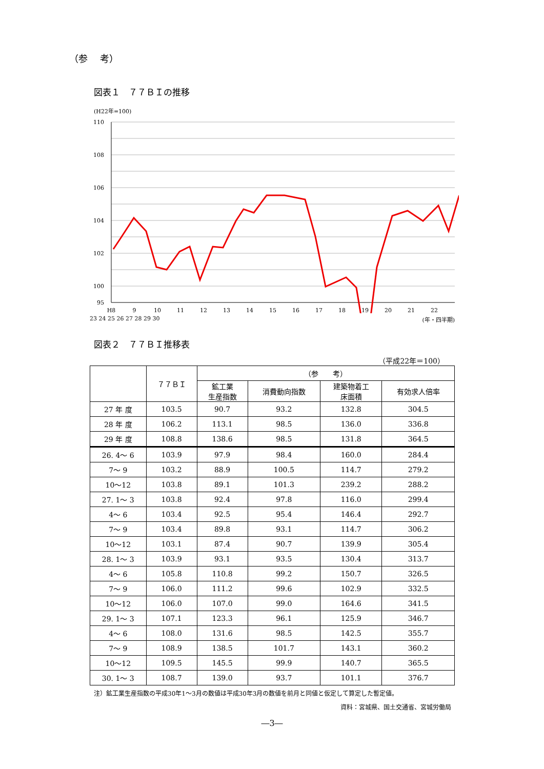（参　 考）
図表１　７７ＢＩの推移
(H22年=100)
110
108
106
104
102
100
95
H8
9
10
11
12
13
14
15
16
17
18
19
20
21
22
23 24 25 26 27 28 29 30 (年・四半期)
図表２　７７ＢＩ推移表
（平成22年＝100）
| | ７７ＢＩ | （参 考） | | | |
| --- | --- | --- | --- | --- | --- |
| | | 鉱工業 生産指数 | 消費動向指数 | 建築物着工 床面積 | 有効求人倍率 |
| 27 年 度 | 103.5 | 90.7 | 93.2 | 132.8 | 304.5 |
| 28 年 度 | 106.2 | 113.1 | 98.5 | 136.0 | 336.8 |
| 29 年 度 | 108.8 | 138.6 | 98.5 | 131.8 | 364.5 |
| 26. 4〜 6 | 103.9 | 97.9 | 98.4 | 160.0 | 284.4 |
| 7〜 9 | 103.2 | 88.9 | 100.5 | 114.7 | 279.2 |
| 10〜12 | 103.8 | 89.1 | 101.3 | 239.2 | 288.2 |
| 27. 1〜 3 | 103.8 | 92.4 | 97.8 | 116.0 | 299.4 |
| 4〜 6 | 103.4 | 92.5 | 95.4 | 146.4 | 292.7 |
| 7〜 9 | 103.4 | 89.8 | 93.1 | 114.7 | 306.2 |
| 10〜12 | 103.1 | 87.4 | 90.7 | 139.9 | 305.4 |
| 28. 1〜 3 | 103.9 | 93.1 | 93.5 | 130.4 | 313.7 |
| 4〜 6 | 105.8 | 110.8 | 99.2 | 150.7 | 326.5 |
| 7〜 9 | 106.0 | 111.2 | 99.6 | 102.9 | 332.5 |
| 10〜12 | 106.0 | 107.0 | 99.0 | 164.6 | 341.5 |
| 29. 1〜 3 | 107.1 | 123.3 | 96.1 | 125.9 | 346.7 |
| 4〜 6 | 108.0 | 131.6 | 98.5 | 142.5 | 355.7 |
| 7〜 9 | 108.9 | 138.5 | 101.7 | 143.1 | 360.2 |
| 10〜12 | 109.5 | 145.5 | 99.9 | 140.7 | 365.5 |
| 30. 1〜 3 | 108.7 | 139.0 | 93.7 | 101.1 | 376.7 |
注）鉱工業生産指数の平成30年1〜3月の数値は平成30年3月の数値を前月と同値と仮定して算定した暫定値。
資料：宮城県、国土交通省、宮城労働局
―3―